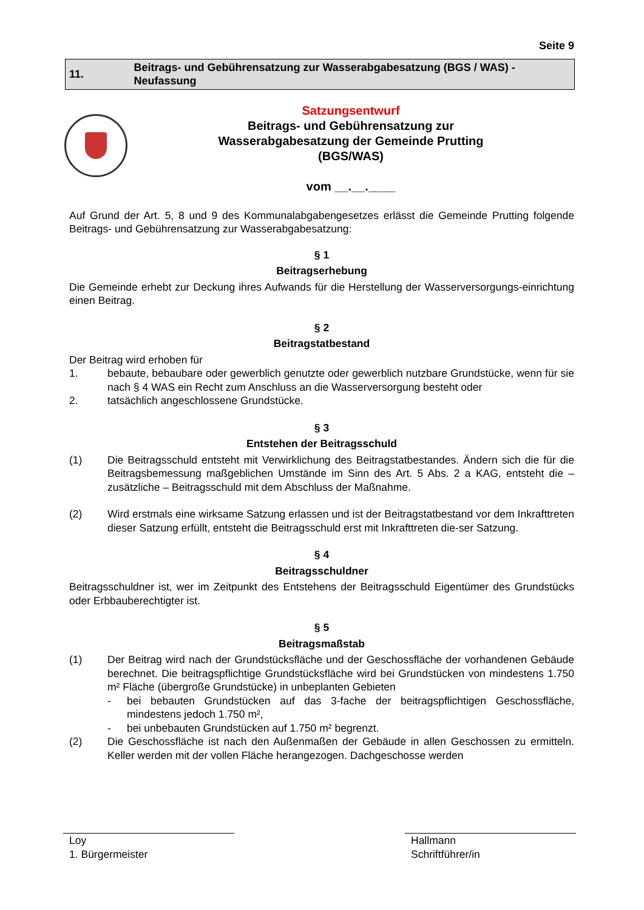Seite 9
11.
Beitrags- und Gebührensatzung zur Wasserabgabesatzung (BGS / WAS) - Neufassung
Satzungsentwurf
Beitrags- und Gebührensatzung zur
Wasserabgabesatzung der Gemeinde Prutting
(BGS/WAS)
vom __.__.____
Auf Grund der Art. 5, 8 und 9 des Kommunalabgabengesetzes erlässt die Gemeinde Prutting folgende Beitrags- und Gebührensatzung zur Wasserabgabesatzung:
§ 1
Beitragserhebung
Die Gemeinde erhebt zur Deckung ihres Aufwands für die Herstellung der Wasserversorgungs-einrichtung einen Beitrag.
§ 2
Beitragstatbestand
Der Beitrag wird erhoben für
1. bebaute, bebaubare oder gewerblich genutzte oder gewerblich nutzbare Grundstücke, wenn für sie nach § 4 WAS ein Recht zum Anschluss an die Wasserversorgung besteht oder
2. tatsächlich angeschlossene Grundstücke.
§ 3
Entstehen der Beitragsschuld
(1) Die Beitragsschuld entsteht mit Verwirklichung des Beitragstatbestandes. Ändern sich die für die Beitragsbemessung maßgeblichen Umstände im Sinn des Art. 5 Abs. 2 a KAG, entsteht die – zusätzliche – Beitragsschuld mit dem Abschluss der Maßnahme.
(2) Wird erstmals eine wirksame Satzung erlassen und ist der Beitragstatbestand vor dem Inkrafttreten dieser Satzung erfüllt, entsteht die Beitragsschuld erst mit Inkrafttreten die-ser Satzung.
§ 4
Beitragsschuldner
Beitragsschuldner ist, wer im Zeitpunkt des Entstehens der Beitragsschuld Eigentümer des Grundstücks oder Erbbauberechtigter ist.
§ 5
Beitragsmaßstab
(1) Der Beitrag wird nach der Grundstücksfläche und der Geschossfläche der vorhandenen Gebäude berechnet. Die beitragspflichtige Grundstücksfläche wird bei Grundstücken von mindestens 1.750 m² Fläche (übergroße Grundstücke) in unbeplanten Gebieten
- bei bebauten Grundstücken auf das 3-fache der beitragspflichtigen Geschossfläche, mindestens jedoch 1.750 m²,
- bei unbebauten Grundstücken auf 1.750 m² begrenzt.
(2) Die Geschossfläche ist nach den Außenmaßen der Gebäude in allen Geschossen zu ermitteln. Keller werden mit der vollen Fläche herangezogen. Dachgeschosse werden
Loy
1. Bürgermeister
Hallmann
Schriftführer/in